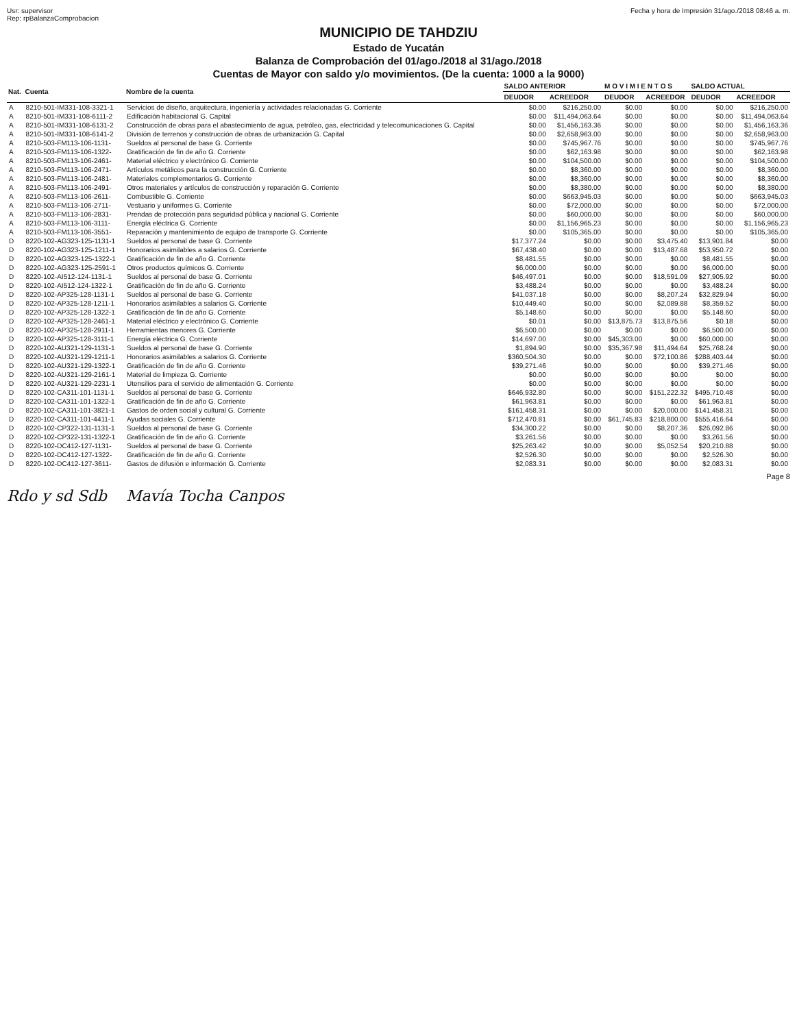Usr: supervisor
Rep: rpBalanzaComprobacion
Fecha y hora de Impresión 31/ago./2018 08:46 a. m.
MUNICIPIO DE TAHDZIU
Estado de Yucatán
Balanza de Comprobación del 01/ago./2018 al 31/ago./2018
Cuentas de Mayor con saldo y/o movimientos. (De la cuenta: 1000 a la 9000)
| Nat. | Cuenta | Nombre de la cuenta | SALDO ANTERIOR | | M O V I M I E N T O S | | SALDO ACTUAL | |
| --- | --- | --- | --- | --- | --- | --- | --- | --- |
| | | | DEUDOR | ACREEDOR | DEUDOR | ACREEDOR | DEUDOR | ACREEDOR |
| A | 8210-501-IM331-108-3321-1 | Servicios de diseño, arquitectura, ingeniería y actividades relacionadas G. Corriente | $0.00 | $216,250.00 | $0.00 | $0.00 | $0.00 | $216,250.00 |
| A | 8210-501-IM331-108-6111-2 | Edificación habitacional G. Capital | $0.00 | $11,494,063.64 | $0.00 | $0.00 | $0.00 | $11,494,063.64 |
| A | 8210-501-IM331-108-6131-2 | Construcción de obras para el abastecimiento de agua, petróleo, gas, electricidad y telecomunicaciones G. Capital | $0.00 | $1,456,163.36 | $0.00 | $0.00 | $0.00 | $1,456,163.36 |
| A | 8210-501-IM331-108-6141-2 | División de terrenos y construcción de obras de urbanización G. Capital | $0.00 | $2,658,963.00 | $0.00 | $0.00 | $0.00 | $2,658,963.00 |
| A | 8210-503-FM113-106-1131- | Sueldos al personal de base G. Corriente | $0.00 | $745,967.76 | $0.00 | $0.00 | $0.00 | $745,967.76 |
| A | 8210-503-FM113-106-1322- | Gratificación de fin de año G. Corriente | $0.00 | $62,163.98 | $0.00 | $0.00 | $0.00 | $62,163.98 |
| A | 8210-503-FM113-106-2461- | Material eléctrico y electrónico G. Corriente | $0.00 | $104,500.00 | $0.00 | $0.00 | $0.00 | $104,500.00 |
| A | 8210-503-FM113-106-2471- | Artículos metálicos para la construcción G. Corriente | $0.00 | $8,360.00 | $0.00 | $0.00 | $0.00 | $8,360.00 |
| A | 8210-503-FM113-106-2481- | Materiales complementarios G. Corriente | $0.00 | $8,360.00 | $0.00 | $0.00 | $0.00 | $8,360.00 |
| A | 8210-503-FM113-106-2491- | Otros materiales y artículos de construcción y reparación G. Corriente | $0.00 | $8,380.00 | $0.00 | $0.00 | $0.00 | $8,380.00 |
| A | 8210-503-FM113-106-2611- | Combustible G. Corriente | $0.00 | $663,945.03 | $0.00 | $0.00 | $0.00 | $663,945.03 |
| A | 8210-503-FM113-106-2711- | Vestuario y uniformes G. Corriente | $0.00 | $72,000.00 | $0.00 | $0.00 | $0.00 | $72,000.00 |
| A | 8210-503-FM113-106-2831- | Prendas de protección para seguridad pública y nacional G. Corriente | $0.00 | $60,000.00 | $0.00 | $0.00 | $0.00 | $60,000.00 |
| A | 8210-503-FM113-106-3111- | Energía eléctrica G. Corriente | $0.00 | $1,156,965.23 | $0.00 | $0.00 | $0.00 | $1,156,965.23 |
| A | 8210-503-FM113-106-3551- | Reparación y mantenimiento de equipo de transporte G. Corriente | $0.00 | $105,365.00 | $0.00 | $0.00 | $0.00 | $105,365.00 |
| D | 8220-102-AG323-125-1131-1 | Sueldos al personal de base G. Corriente | $17,377.24 | $0.00 | $0.00 | $3,475.40 | $13,901.84 | $0.00 |
| D | 8220-102-AG323-125-1211-1 | Honorarios asimilables a salarios G. Corriente | $67,438.40 | $0.00 | $0.00 | $13,487.68 | $53,950.72 | $0.00 |
| D | 8220-102-AG323-125-1322-1 | Gratificación de fin de año G. Corriente | $8,481.55 | $0.00 | $0.00 | $0.00 | $8,481.55 | $0.00 |
| D | 8220-102-AG323-125-2591-1 | Otros productos químicos G. Corriente | $6,000.00 | $0.00 | $0.00 | $0.00 | $6,000.00 | $0.00 |
| D | 8220-102-AI512-124-1131-1 | Sueldos al personal de base G. Corriente | $46,497.01 | $0.00 | $0.00 | $18,591.09 | $27,905.92 | $0.00 |
| D | 8220-102-AI512-124-1322-1 | Gratificación de fin de año G. Corriente | $3,488.24 | $0.00 | $0.00 | $0.00 | $3,488.24 | $0.00 |
| D | 8220-102-AP325-128-1131-1 | Sueldos al personal de base G. Corriente | $41,037.18 | $0.00 | $0.00 | $8,207.24 | $32,829.94 | $0.00 |
| D | 8220-102-AP325-128-1211-1 | Honorarios asimilables a salarios G. Corriente | $10,449.40 | $0.00 | $0.00 | $2,089.88 | $8,359.52 | $0.00 |
| D | 8220-102-AP325-128-1322-1 | Gratificación de fin de año G. Corriente | $5,148.60 | $0.00 | $0.00 | $0.00 | $5,148.60 | $0.00 |
| D | 8220-102-AP325-128-2461-1 | Material eléctrico y electrónico G. Corriente | $0.01 | $0.00 | $13,875.73 | $13,875.56 | $0.18 | $0.00 |
| D | 8220-102-AP325-128-2911-1 | Herramientas menores G. Corriente | $6,500.00 | $0.00 | $0.00 | $0.00 | $6,500.00 | $0.00 |
| D | 8220-102-AP325-128-3111-1 | Energía eléctrica G. Corriente | $14,697.00 | $0.00 | $45,303.00 | $0.00 | $60,000.00 | $0.00 |
| D | 8220-102-AU321-129-1131-1 | Sueldos al personal de base G. Corriente | $1,894.90 | $0.00 | $35,367.98 | $11,494.64 | $25,768.24 | $0.00 |
| D | 8220-102-AU321-129-1211-1 | Honorarios asimilables a salarios G. Corriente | $360,504.30 | $0.00 | $0.00 | $72,100.86 | $288,403.44 | $0.00 |
| D | 8220-102-AU321-129-1322-1 | Gratificación de fin de año G. Corriente | $39,271.46 | $0.00 | $0.00 | $0.00 | $39,271.46 | $0.00 |
| D | 8220-102-AU321-129-2161-1 | Material de limpieza G. Corriente | $0.00 | $0.00 | $0.00 | $0.00 | $0.00 | $0.00 |
| D | 8220-102-AU321-129-2231-1 | Utensilios para el servicio de alimentación G. Corriente | $0.00 | $0.00 | $0.00 | $0.00 | $0.00 | $0.00 |
| D | 8220-102-CA311-101-1131-1 | Sueldos al personal de base G. Corriente | $646,932.80 | $0.00 | $0.00 | $151,222.32 | $495,710.48 | $0.00 |
| D | 8220-102-CA311-101-1322-1 | Gratificación de fin de año G. Corriente | $61,963.81 | $0.00 | $0.00 | $0.00 | $61,963.81 | $0.00 |
| D | 8220-102-CA311-101-3821-1 | Gastos de orden social y cultural G. Corriente | $161,458.31 | $0.00 | $0.00 | $20,000.00 | $141,458.31 | $0.00 |
| D | 8220-102-CA311-101-4411-1 | Ayudas sociales G. Corriente | $712,470.81 | $0.00 | $61,745.83 | $218,800.00 | $555,416.64 | $0.00 |
| D | 8220-102-CP322-131-1131-1 | Sueldos al personal de base G. Corriente | $34,300.22 | $0.00 | $0.00 | $8,207.36 | $26,092.86 | $0.00 |
| D | 8220-102-CP322-131-1322-1 | Gratificación de fin de año G. Corriente | $3,261.56 | $0.00 | $0.00 | $0.00 | $3,261.56 | $0.00 |
| D | 8220-102-DC412-127-1131- | Sueldos al personal de base G. Corriente | $25,263.42 | $0.00 | $0.00 | $5,052.54 | $20,210.88 | $0.00 |
| D | 8220-102-DC412-127-1322- | Gratificación de fin de año G. Corriente | $2,526.30 | $0.00 | $0.00 | $0.00 | $2,526.30 | $0.00 |
| D | 8220-102-DC412-127-3611- | Gastos de difusión e información G. Corriente | $2,083.31 | $0.00 | $0.00 | $0.00 | $2,083.31 | $0.00 |
Page 8
Rdo y sd Sdb Mavía Tocha Canpos